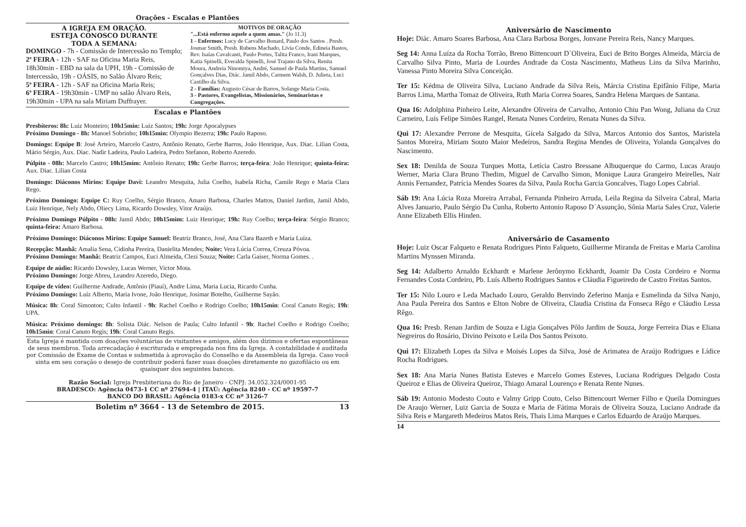Orações - Escalas e Plantões
A IGREJA EM ORAÇÃO.
ESTEJA CONOSCO DURANTE
TODA A SEMANA:
DOMINGO - 7h - Comissão de Intercessão no Templo;
2ª FEIRA - 12h - SAF na Oficina Maria Reis, 18h30min - EBD na sala da UPH, 19h - Comissão de Intercessão, 19h - OÁSIS, no Salão Álvaro Reis;
5ª FEIRA - 12h - SAF na Oficina Maria Reis;
6ª FEIRA - 19h30min - UMP no salão Álvaro Reis, 19h30min - UPA na sala Miriam Duffrayer.
MOTIVOS DE ORAÇÃO
"...Está enfermo aquele a quem amas." (Jo 11.3)
1 - Enfermos: Lucy de Carvalho Bonard, Paulo dos Santos . Presb. Josmar Smith, Presb. Rubens Machado, Lívia Conde, Edineia Bastos, Rev. Isaías Cavalcanti, Paulo Portes, Talita Franco, Irani Marques, Katia Spinelli, Everalda Spinelli, José Trajano da Silva, Renita Moura, Andreia Ninomiya, André, Samuel de Paula Martins, Samuel Gonçalves Dias, Diác. Jamil Abdo, Carmem Walsh, D. Julieta, Luci Castilho da Silva.
2 - Famílias: Augusto César de Barros, Solange Maria Costa.
3 - Pastores, Evangelistas, Missionários, Seminaristas e Congregações.
Escalas e Plantões
Presbíteros: 8h: Luiz Monteiro; 10h15min: Luiz Santos; 19h: Jorge Apocalypses
Próximo Domingo - 8h: Manoel Sobrinho; 10h15min: Olympio Bezerra; 19h: Paulo Raposo.
Domingo: Equipe B: José Arteiro, Marcelo Castro, Antônio Renato, Gerbe Barros, João Henrique, Aux. Diac. Lilian Costa, Mário Sérgio, Aux. Diac. Nadir Ladeira, Paulo Ladeira, Pedro Stefanon, Roberto Azeredo.
Púlpito - 08h: Marcelo Castro; 10h15mim: Antônio Renato; 19h: Gerbe Barros; terça-feira: João Henrique; quinta-feira: Aux. Diac. Lilian Costa
Domingo: Diáconos Mirins: Equipe Davi: Leandro Mesquita, Julia Coelho, Isabela Richa, Camile Rego e Maria Clara Rego.
Próximo Domingo: Equipe C: Ruy Coelho, Sérgio Branco, Amaro Barbosa, Charles Mattos, Daniel Jardim, Jamil Abdo, Luiz Henrique, Nely Abdo, Oliecy Lima, Ricardo Dowsley, Vitor Araújo.
Próximo Domingo Púlpito - 08h: Jamil Abdo; 10h15mim: Luiz Henrique; 19h: Ruy Coelho; terça-feira: Sérgio Branco; quinta-feira: Amaro Barbosa.
Próximo Domingo: Diáconos Mirins: Equipe Samuel: Beatriz Branco, José, Ana Clara Bazeth e Maria Luíza.
Recepção: Manhã: Amalia Sena, Cidinha Pereira, Danielita Mendes; Noite: Vera Lúcia Correa, Creuza Póvoa.
Próximo Domingo: Manhã: Beatriz Campos, Euci Almeida, Clezi Souza; Noite: Carla Gaiser, Norma Gomes. .
Equipe de aúdio: Ricardo Dowsley, Lucas Werner, Victor Mota.
Próximo Domingo: Jorge Abreu, Leandro Azeredo, Diego.
Equipe de vídeo: Guilherme Andrade, Antônio (Piauí), Andre Lima, Maria Lucia, Ricardo Cunha.
Próximo Domingo: Luíz Alberto, Maria Ivone, João Henrique, Josimar Botelho, Guilherme Sayão.
Música: 8h: Coral Simonton; Culto Infantil - 9h: Rachel Coelho e Rodrigo Coelho; 10h15min: Coral Canuto Regis; 19h: UPA.
Música: Próximo domingo: 8h: Solista Diác. Nelson de Paula; Culto Infantil - 9h: Rachel Coelho e Rodrigo Coelho; 10h15min: Coral Canuto Regis; 19h: Coral Canuto Regis.
Esta Igreja é mantida com doações voluntárias de visitantes e amigos, além dos dízimos e ofertas espontâneas de seus membros. Toda arrecadação é escriturada e empregada nos fins da Igreja. A contabilidade é auditada por Comissão de Exame de Contas e submetida à aprovação do Conselho e da Assembleia da Igreja. Caso você sinta em seu coração o desejo de contribuir poderá fazer suas doações diretamente no gazofilácio ou em quaisquer dos seguintes bancos.
Razão Social: Igreja Presbiteriana do Rio de Janeiro - CNPJ: 34.052.324/0001-95
BRADESCO: Agência 0473-1 CC nº 27694-4 | ITAÚ: Agência 8240 - CC nº 19597-7
BANCO DO BRASIL: Agência 0183-x CC nº 3126-7
Boletim nº 3664 - 13 de Setembro de 2015. 13
Aniversário de Nascimento
Hoje: Diác. Amaro Soares Barbosa, Ana Clara Barbosa Borges, Jonvane Pereira Reis, Nancy Marques.
Seg 14: Anna Luíza da Rocha Torrão, Breno Bittencourt D`Oliveira, Euci de Brito Borges Almeida, Márcia de Carvalho Silva Pinto, Maria de Lourdes Andrade da Costa Nascimento, Matheus Lins da Silva Marinho, Vanessa Pinto Moreira Silva Conceição.
Ter 15: Kédma de Oliveira Silva, Luciano Andrade da Silva Reis, Márcia Cristina Epifânio Filipe, Maria Barros Lima, Martha Tomaz de Oliveira, Ruth Maria Correa Soares, Sandra Helena Marques de Santana.
Qua 16: Adolphina Pinheiro Leite, Alexandre Oliveira de Carvalho, Antonio Chiu Pan Wong, Juliana da Cruz Carneiro, Luís Felipe Simões Rangel, Renata Nunes Cordeiro, Renata Nunes da Silva.
Qui 17: Alexandre Perrone de Mesquita, Gícela Salgado da Silva, Marcos Antonio dos Santos, Maristela Santos Moreira, Miriam Souto Maior Medeiros, Sandra Regina Mendes de Oliveira, Yolanda Gonçalves do Nascimento.
Sex 18: Denilda de Souza Turques Motta, Letícia Castro Bressane Albuquerque do Carmo, Lucas Araujo Werner, Maria Clara Bruno Thedim, Miguel de Carvalho Simon, Monique Laura Grangeiro Meirelles, Nair Annis Fernandez, Patrícia Mendes Soares da Silva, Paula Rocha Garcia Goncalves, Tiago Lopes Cabrial.
Sáb 19: Ana Lúcia Roza Moreira Arrabal, Fernanda Pinheiro Arruda, Leila Regina da Silveira Cabral, Maria Alves Januario, Paulo Sérgio Da Cunha, Roberto Antonio Raposo D´Assunção, Sônia Maria Sales Cruz, Valerie Anne Elizabeth Ellis Hinden.
Aniversário de Casamento
Hoje: Luiz Oscar Falqueto e Renata Rodrigues Pinto Falqueto, Guilherme Miranda de Freitas e Maria Carolina Martins Mynssen Miranda.
Seg 14: Adalberto Arnaldo Eckhardt e Marlene Jerônymo Eckhardt, Joamir Da Costa Cordeiro e Norma Fernandes Costa Cordeiro, Pb. Luís Alberto Rodrigues Santos e Cláudia Figueiredo de Castro Freitas Santos.
Ter 15: Nilo Louro e Leda Machado Louro, Geraldo Benvindo Zeferino Manja e Esmelinda da Silva Nanjo, Ana Paula Pereira dos Santos e Elton Nobre de Oliveira, Claudia Cristina da Fonseca Rêgo e Cláudio Lessa Rêgo.
Qua 16: Presb. Renan Jardim de Souza e Ligia Gonçalves Pôlo Jardim de Souza, Jorge Ferreira Dias e Eliana Negreiros do Rosário, Divino Peixoto e Leila Dos Santos Peixoto.
Qui 17: Elizabeth Lopes da Silva e Moisés Lopes da Silva, José de Arimatea de Araújo Rodrigues e Lídice Rocha Rodrigues.
Sex 18: Ana Maria Nunes Batista Esteves e Marcelo Gomes Esteves, Luciana Rodrigues Delgado Costa Queiroz e Elias de Oliveira Queiroz, Thiago Amaral Lourenço e Renata Rente Nunes.
Sáb 19: Antonio Modesto Couto e Valmy Gripp Couto, Celso Bittencourt Werner Filho e Queila Domingues De Araujo Werner, Luiz Garcia de Souza e Maria de Fátima Morais de Oliveira Souza, Luciano Andrade da Silva Reis e Margareth Medeiros Matos Reis, Thais Lima Marques e Carlos Eduardo de Araújo Marques.
14